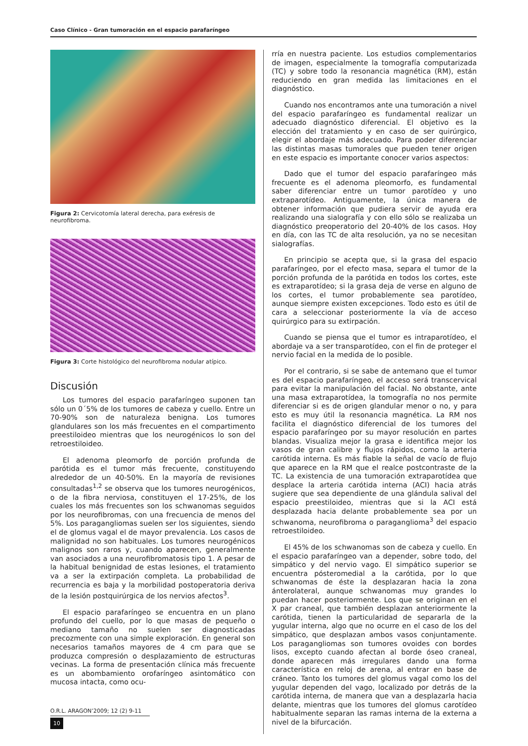Caso Clínico - Gran tumoración en el espacio parafaríngeo
Figura 2: Cervicotomía lateral derecha, para exéresis de neurofibroma.
Figura 3: Corte histológico del neurofibroma nodular atípico.
Discusión
Los tumores del espacio parafaríngeo suponen tan sólo un 0´5% de los tumores de cabeza y cuello. Entre un 70-90% son de naturaleza benigna. Los tumores glandulares son los más frecuentes en el compartimento preestiloideo mientras que los neurogénicos lo son del retroestiloideo.
El adenoma pleomorfo de porción profunda de parótida es el tumor más frecuente, constituyendo alrededor de un 40-50%. En la mayoría de revisiones consultadas<sup>1,2</sup> se observa que los tumores neurogénicos, o de la fibra nerviosa, constituyen el 17-25%, de los cuales los más frecuentes son los schwanomas seguidos por los neurofibromas, con una frecuencia de menos del 5%. Los paragangliomas suelen ser los siguientes, siendo el de glomus vagal el de mayor prevalencia. Los casos de malignidad no son habituales. Los tumores neurogénicos malignos son raros y, cuando aparecen, generalmente van asociados a una neurofibromatosis tipo 1. A pesar de la habitual benignidad de estas lesiones, el tratamiento va a ser la extirpación completa. La probabilidad de recurrencia es baja y la morbilidad postoperatoria deriva de la lesión postquirúrgica de los nervios afectos<sup>3</sup>.
El espacio parafaríngeo se encuentra en un plano profundo del cuello, por lo que masas de pequeño o mediano tamaño no suelen ser diagnosticadas precozmente con una simple exploración. En general son necesarios tamaños mayores de 4 cm para que se produzca compresión o desplazamiento de estructuras vecinas. La forma de presentación clínica más frecuente es un abombamiento orofaríngeo asintomático con mucosa intacta, como ocu-
rría en nuestra paciente. Los estudios complementarios de imagen, especialmente la tomografía computarizada (TC) y sobre todo la resonancia magnética (RM), están reduciendo en gran medida las limitaciones en el diagnóstico.
Cuando nos encontramos ante una tumoración a nivel del espacio parafaríngeo es fundamental realizar un adecuado diagnóstico diferencial. El objetivo es la elección del tratamiento y en caso de ser quirúrgico, elegir el abordaje más adecuado. Para poder diferenciar las distintas masas tumorales que pueden tener origen en este espacio es importante conocer varios aspectos:
Dado que el tumor del espacio parafaríngeo más frecuente es el adenoma pleomorfo, es fundamental saber diferenciar entre un tumor parotídeo y uno extraparotídeo. Antiguamente, la única manera de obtener información que pudiera servir de ayuda era realizando una sialografía y con ello sólo se realizaba un diagnóstico preoperatorio del 20-40% de los casos. Hoy en día, con las TC de alta resolución, ya no se necesitan sialografías.
En principio se acepta que, si la grasa del espacio parafaríngeo, por el efecto masa, separa el tumor de la porción profunda de la parótida en todos los cortes, este es extraparotídeo; si la grasa deja de verse en alguno de los cortes, el tumor probablemente sea parotídeo, aunque siempre existen excepciones. Todo esto es útil de cara a seleccionar posteriormente la vía de acceso quirúrgico para su extirpación.
Cuando se piensa que el tumor es intraparotídeo, el abordaje va a ser transparotídeo, con el fin de proteger el nervio facial en la medida de lo posible.
Por el contrario, si se sabe de antemano que el tumor es del espacio parafaríngeo, el acceso será transcervical para evitar la manipulación del facial. No obstante, ante una masa extraparotídea, la tomografía no nos permite diferenciar si es de origen glandular menor o no, y para esto es muy útil la resonancia magnética. La RM nos facilita el diagnóstico diferencial de los tumores del espacio parafaríngeo por su mayor resolución en partes blandas. Visualiza mejor la grasa e identifica mejor los vasos de gran calibre y flujos rápidos, como la arteria carótida interna. Es más fiable la señal de vacío de flujo que aparece en la RM que el realce postcontraste de la TC. La existencia de una tumoración extraparotídea que desplace la arteria carótida interna (ACI) hacia atrás sugiere que sea dependiente de una glándula salival del espacio preestiloideo, mientras que si la ACI está desplazada hacia delante probablemente sea por un schwanoma, neurofibroma o paraganglioma<sup>3</sup> del espacio retroestiloideo.
El 45% de los schwanomas son de cabeza y cuello. En el espacio parafaríngeo van a depender, sobre todo, del simpático y del nervio vago. El simpático superior se encuentra pósteromedial a la carótida, por lo que schwanomas de éste la desplazaran hacia la zona ánterolateral, aunque schwanomas muy grandes lo puedan hacer posteriormente. Los que se originan en el X par craneal, que también desplazan anteriormente la carótida, tienen la particularidad de separarla de la yugular interna, algo que no ocurre en el caso de los del simpático, que desplazan ambos vasos conjuntamente. Los paragangliomas son tumores ovoides con bordes lisos, excepto cuando afectan al borde óseo craneal, donde aparecen más irregulares dando una forma característica en reloj de arena, al entrar en base de cráneo. Tanto los tumores del glomus vagal como los del yugular dependen del vago, localizado por detrás de la carótida interna, de manera que van a desplazarla hacia delante, mientras que los tumores del glomus carotídeo habitualmente separan las ramas interna de la externa a nivel de la bifurcación.
O.R.L. ARAGON’2009; 12 (2) 9-11
10